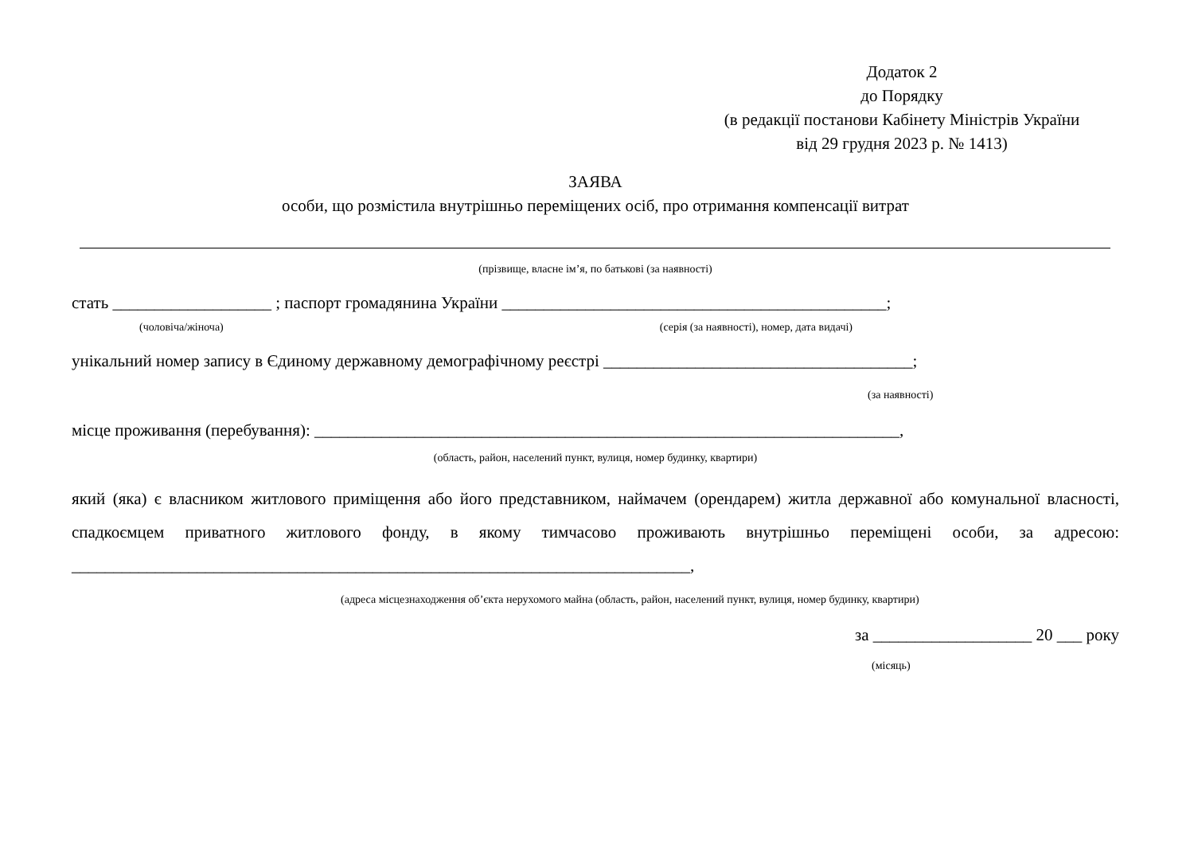Додаток 2
до Порядку
(в редакції постанови Кабінету Міністрів України
від 29 грудня 2023 р. № 1413)
ЗАЯВА
особи, що розмістила внутрішньо переміщених осіб, про отримання компенсації витрат
(прізвище, власне ім’я, по батькові (за наявності)
стать ___________________ ; паспорт громадянина України ______________________________________________;
(чоловіча/жіноча) (серія (за наявності), номер, дата видачі)
унікальний номер запису в Єдиному державному демографічному реєстрі _____________________________________;
(за наявності)
місце проживання (перебування): ______________________________________________________________________,
(область, район, населений пункт, вулиця, номер будинку, квартири)
який (яка) є власником житлового приміщення або його представником, наймачем (орендарем) житла державної або комунальної власності, спадкоємцем приватного житлового фонду, в якому тимчасово проживають внутрішньо переміщені особи, за адресою: __________________________________________________________________________,
(адреса місцезнаходження об’єкта нерухомого майна (область, район, населений пункт, вулиця, номер будинку, квартири)
за ___________________ 20 ___ року
(місяць)